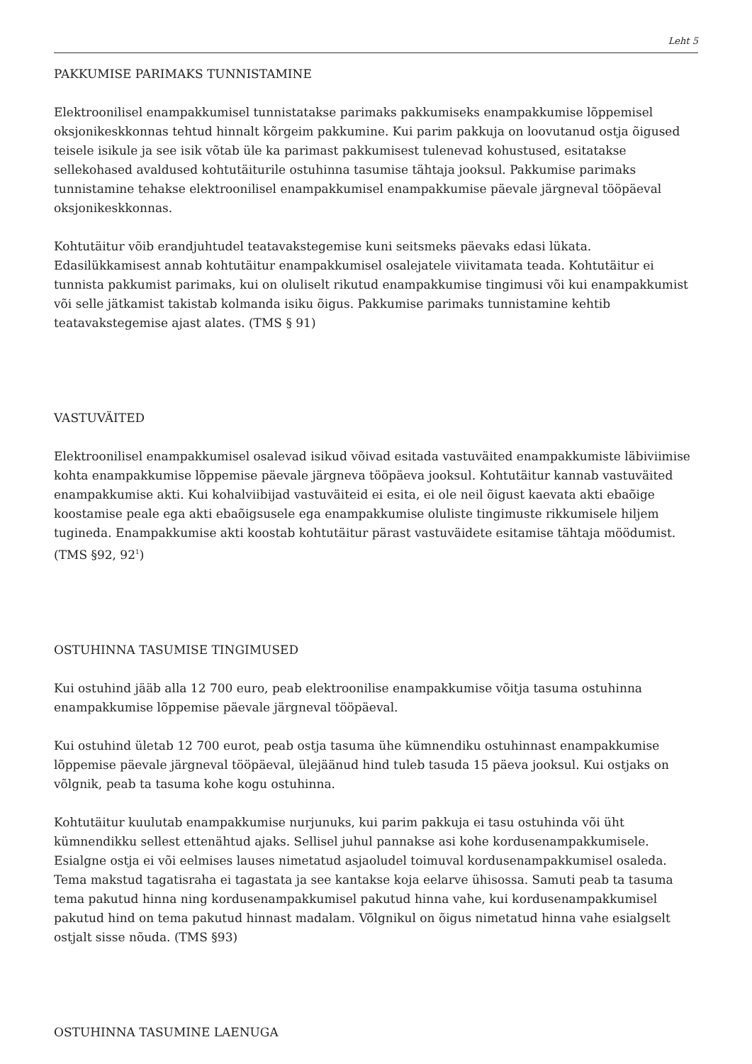Leht 5
PAKKUMISE PARIMAKS TUNNISTAMINE
Elektroonilisel enampakkumisel tunnistatakse parimaks pakkumiseks enampakkumise lõppemisel oksjonikeskkonnas tehtud hinnalt kõrgeim pakkumine. Kui parim pakkuja on loovutanud ostja õigused teisele isikule ja see isik võtab üle ka parimast pakkumisest tulenevad kohustused, esitatakse sellekohased avaldused kohtutäiturile ostuhinna tasumise tähtaja jooksul. Pakkumise parimaks tunnistamine tehakse elektroonilisel enampakkumisel enampakkumise päevale järgneval tööpäeval oksjonikeskkonnas.
Kohtutäitur võib erandjuhtudel teatavakstegemise kuni seitsmeks päevaks edasi lükata. Edasilükkamisest annab kohtutäitur enampakkumisel osalejatele viivitamata teada. Kohtutäitur ei tunnista pakkumist parimaks, kui on oluliselt rikutud enampakkumise tingimusi või kui enampakkumist või selle jätkamist takistab kolmanda isiku õigus. Pakkumise parimaks tunnistamine kehtib teatavakstegemise ajast alates. (TMS § 91)
VASTUVÄITED
Elektroonilisel enampakkumisel osalevad isikud võivad esitada vastuväited enampakkumiste läbiviimise kohta enampakkumise lõppemise päevale järgneva tööpäeva jooksul. Kohtutäitur kannab vastuväited enampakkumise akti. Kui kohalviibijad vastuväiteid ei esita, ei ole neil õigust kaevata akti ebaõige koostamise peale ega akti ebaõigsusele ega enampakkumise oluliste tingimuste rikkumisele hiljem tugineda. Enampakkumise akti koostab kohtutäitur pärast vastuväidete esitamise tähtaja möödumist.
(TMS §92, 92<sup>1</sup>)
OSTUHINNA TASUMISE TINGIMUSED
Kui ostuhind jääb alla 12 700 euro, peab elektroonilise enampakkumise võitja tasuma ostuhinna enampakkumise lõppemise päevale järgneval tööpäeval.
Kui ostuhind ületab 12 700 eurot, peab ostja tasuma ühe kümnendiku ostuhinnast enampakkumise lõppemise päevale järgneval tööpäeval, ülejäänud hind tuleb tasuda 15 päeva jooksul. Kui ostjaks on võlgnik, peab ta tasuma kohe kogu ostuhinna.
Kohtutäitur kuulutab enampakkumise nurjunuks, kui parim pakkuja ei tasu ostuhinda või üht kümnendikku sellest ettenähtud ajaks. Sellisel juhul pannakse asi kohe kordusenampakkumisele. Esialgne ostja ei või eelmises lauses nimetatud asjaoludel toimuval kordusenampakkumisel osaleda. Tema makstud tagatisraha ei tagastata ja see kantakse koja eelarve ühisossa. Samuti peab ta tasuma tema pakutud hinna ning kordusenampakkumisel pakutud hinna vahe, kui kordusenampakkumisel pakutud hind on tema pakutud hinnast madalam. Võlgnikul on õigus nimetatud hinna vahe esialgselt ostjalt sisse nõuda. (TMS §93)
OSTUHINNA TASUMINE LAENUGA